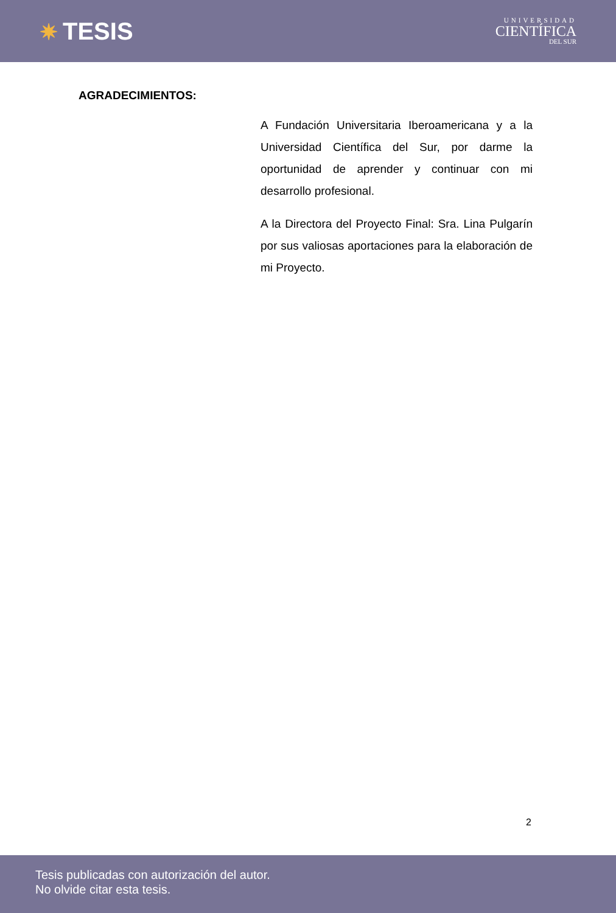✷ TESIS
UNIVERSIDAD
CIENTÍFICA
DEL SUR
AGRADECIMIENTOS:
A Fundación Universitaria Iberoamericana y a la Universidad Científica del Sur, por darme la oportunidad de aprender y continuar con mi desarrollo profesional.
A la Directora del Proyecto Final: Sra. Lina Pulgarín por sus valiosas aportaciones para la elaboración de mi Proyecto.
2
Tesis publicadas con autorización del autor.
No olvide citar esta tesis.